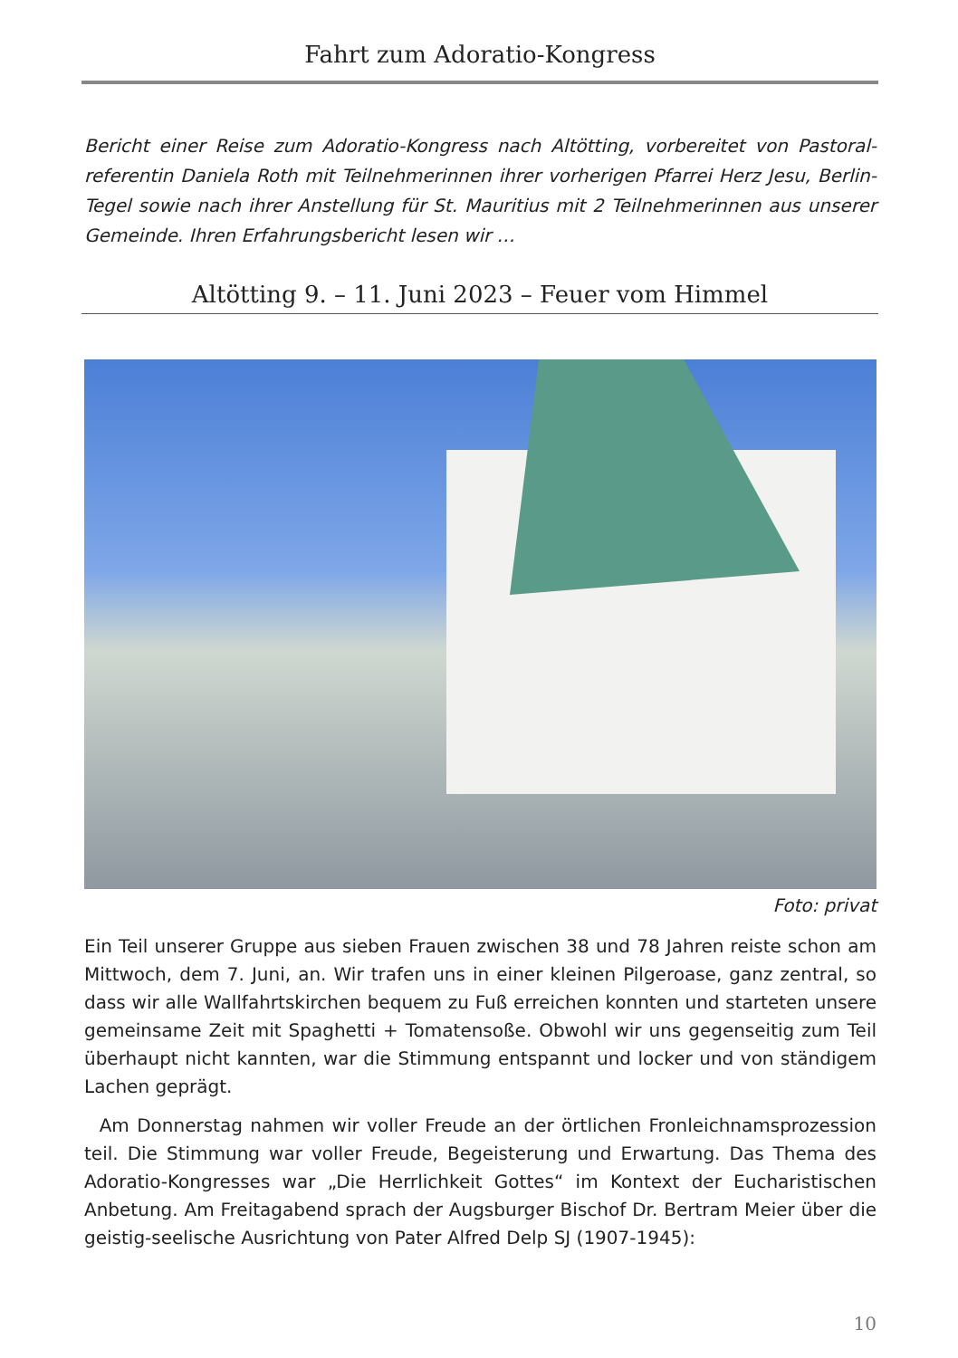Fahrt zum Adoratio-Kongress
Bericht einer Reise zum Adoratio-Kongress nach Altötting, vorbereitet von Pastoral­referentin Daniela Roth mit Teilnehmerinnen ihrer vorherigen Pfarrei Herz Jesu, Berlin-Tegel sowie nach ihrer Anstellung für St. Mauritius mit 2 Teilnehmerinnen aus unserer Gemeinde. Ihren Erfahrungsbericht lesen wir …
Altötting 9. – 11. Juni 2023 – Feuer vom Himmel
Foto: privat
Ein Teil unserer Gruppe aus sieben Frauen zwischen 38 und 78 Jahren reiste schon am Mittwoch, dem 7. Juni, an. Wir trafen uns in einer kleinen Pilgeroase, ganz zentral, so dass wir alle Wallfahrtskirchen bequem zu Fuß erreichen konnten und starteten unsere gemeinsame Zeit mit Spaghetti + Tomatensoße. Obwohl wir uns gegenseitig zum Teil überhaupt nicht kannten, war die Stimmung entspannt und locker und von ständigem Lachen geprägt.
Am Donnerstag nahmen wir voller Freude an der örtlichen Fronleichnamsprozes­sion teil. Die Stimmung war voller Freude, Begeisterung und Erwartung. Das Thema des Adoratio-Kongresses war „Die Herrlichkeit Gottes“ im Kontext der Eucharisti­schen Anbetung. Am Freitagabend sprach der Augsburger Bischof Dr. Bertram Meier über die geistig-seelische Ausrichtung von Pater Alfred Delp SJ (1907-1945):
10